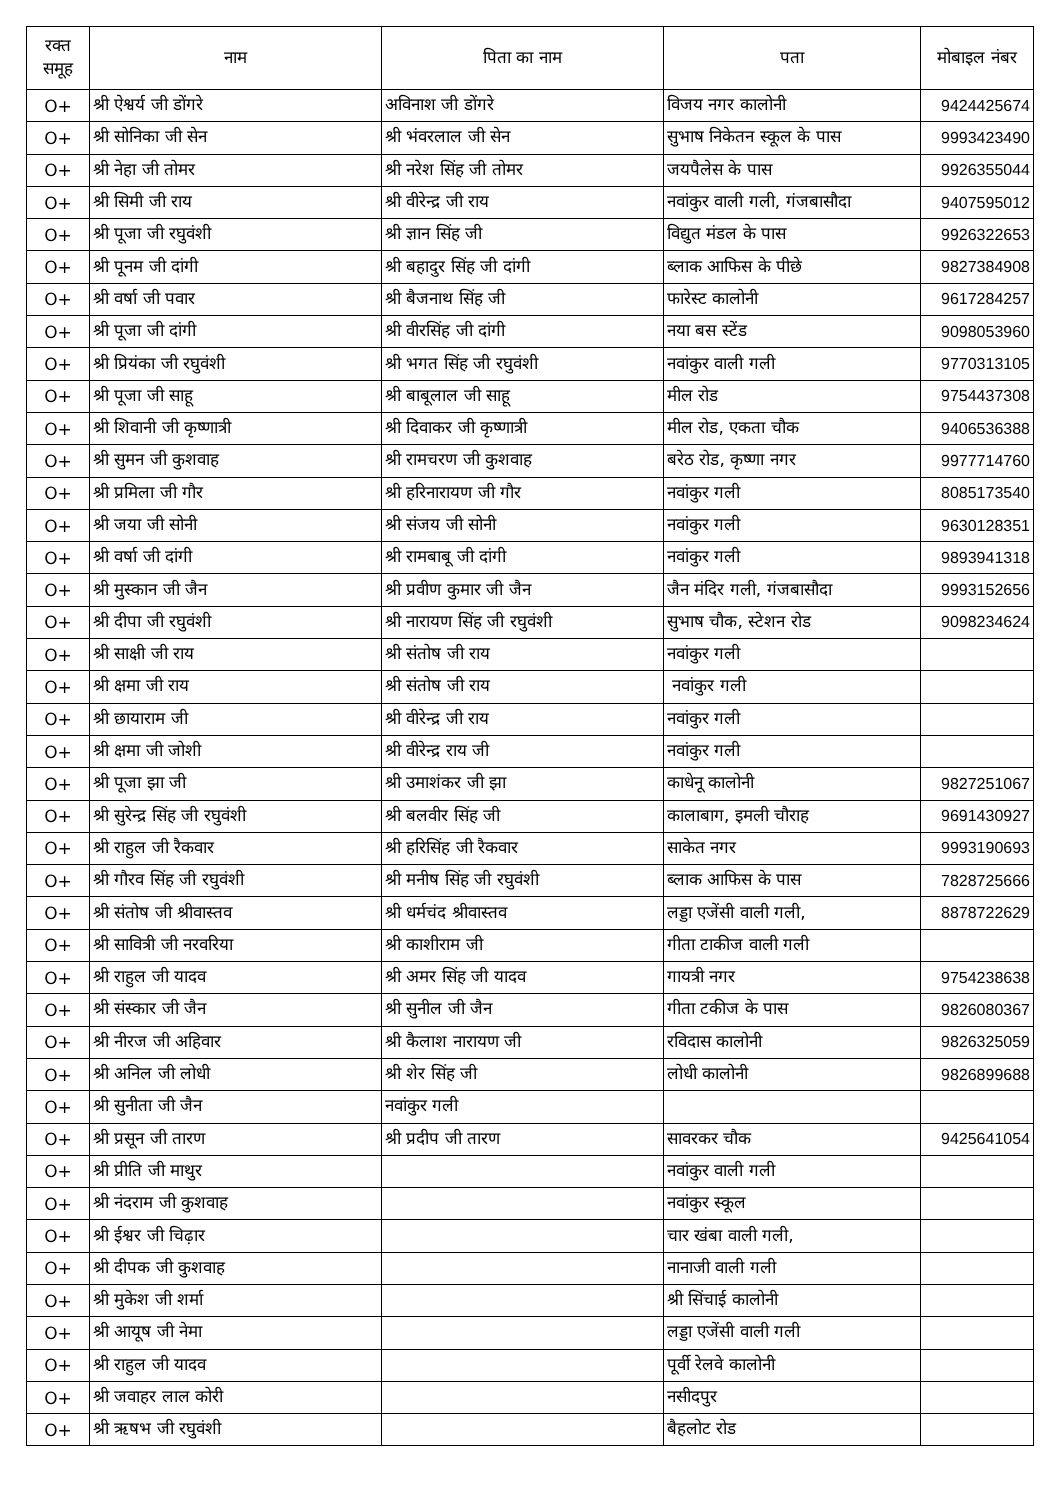| रक्त समूह | नाम | पिता का नाम | पता | मोबाइल नंबर |
| --- | --- | --- | --- | --- |
| O+ | श्री ऐश्वर्य जी डोंगरे | अविनाश जी डोंगरे | विजय नगर कालोनी | 9424425674 |
| O+ | श्री सोनिका जी सेन | श्री भंवरलाल जी सेन | सुभाष निकेतन स्कूल के पास | 9993423490 |
| O+ | श्री नेहा जी तोमर | श्री नरेश सिंह जी तोमर | जयपैलेस के पास | 9926355044 |
| O+ | श्री सिमी जी राय | श्री वीरेन्द्र जी राय | नवांकुर वाली गली, गंजबासौदा | 9407595012 |
| O+ | श्री पूजा जी रघुवंशी | श्री ज्ञान सिंह जी | विद्युत मंडल के पास | 9926322653 |
| O+ | श्री पूनम जी दांगी | श्री बहादुर सिंह जी दांगी | ब्लाक आफिस के पीछे | 9827384908 |
| O+ | श्री वर्षा जी पवार | श्री बैजनाथ सिंह जी | फारेस्ट कालोनी | 9617284257 |
| O+ | श्री पूजा जी दांगी | श्री वीरसिंह जी दांगी | नया बस स्टेंड | 9098053960 |
| O+ | श्री प्रियंका जी रघुवंशी | श्री भगत सिंह जी रघुवंशी | नवांकुर वाली गली | 9770313105 |
| O+ | श्री पूजा जी साहू | श्री बाबूलाल जी साहू | मील रोड | 9754437308 |
| O+ | श्री शिवानी जी कृष्णात्री | श्री दिवाकर जी कृष्णात्री | मील रोड, एकता चौक | 9406536388 |
| O+ | श्री सुमन जी कुशवाह | श्री रामचरण जी कुशवाह | बरेठ रोड, कृष्णा नगर | 9977714760 |
| O+ | श्री प्रमिला जी गौर | श्री हरिनारायण जी गौर | नवांकुर गली | 8085173540 |
| O+ | श्री जया जी सोनी | श्री संजय जी सोनी | नवांकुर गली | 9630128351 |
| O+ | श्री वर्षा जी दांगी | श्री रामबाबू जी दांगी | नवांकुर गली | 9893941318 |
| O+ | श्री मुस्कान जी जैन | श्री प्रवीण कुमार जी जैन | जैन मंदिर गली, गंजबासौदा | 9993152656 |
| O+ | श्री दीपा जी रघुवंशी | श्री नारायण सिंह जी रघुवंशी | सुभाष चौक, स्टेशन रोड | 9098234624 |
| O+ | श्री साक्षी जी राय | श्री संतोष जी राय | नवांकुर गली | |
| O+ | श्री क्षमा जी राय | श्री संतोष जी राय | नवांकुर गली | |
| O+ | श्री छायाराम जी | श्री वीरेन्द्र जी राय | नवांकुर गली | |
| O+ | श्री क्षमा जी जोशी | श्री वीरेन्द्र राय जी | नवांकुर गली | |
| O+ | श्री पूजा झा जी | श्री उमाशंकर जी झा | काधेनू कालोनी | 9827251067 |
| O+ | श्री सुरेन्द्र सिंह जी रघुवंशी | श्री बलवीर सिंह जी | कालाबाग, इमली चौराह | 9691430927 |
| O+ | श्री राहुल जी रैकवार | श्री हरिसिंह जी रैकवार | साकेत नगर | 9993190693 |
| O+ | श्री गौरव सिंह जी रघुवंशी | श्री मनीष सिंह जी रघुवंशी | ब्लाक आफिस के पास | 7828725666 |
| O+ | श्री संतोष जी श्रीवास्तव | श्री धर्मचंद श्रीवास्तव | लड्डा एजेंसी वाली गली, | 8878722629 |
| O+ | श्री सावित्री जी नरवरिया | श्री काशीराम जी | गीता टाकीज वाली गली | |
| O+ | श्री राहुल जी यादव | श्री अमर सिंह जी यादव | गायत्री नगर | 9754238638 |
| O+ | श्री संस्कार जी जैन | श्री सुनील जी जैन | गीता टकीज के पास | 9826080367 |
| O+ | श्री नीरज जी अहिवार | श्री कैलाश नारायण जी | रविदास कालोनी | 9826325059 |
| O+ | श्री अनिल जी लोधी | श्री शेर सिंह जी | लोधी कालोनी | 9826899688 |
| O+ | श्री सुनीता जी जैन | नवांकुर गली | | |
| O+ | श्री प्रसून जी तारण | श्री प्रदीप जी तारण | सावरकर चौक | 9425641054 |
| O+ | श्री प्रीति जी माथुर | | नवांकुर वाली गली | |
| O+ | श्री नंदराम जी कुशवाह | | नवांकुर स्कूल | |
| O+ | श्री ईश्वर जी चिढ़ार | | चार खंबा वाली गली, | |
| O+ | श्री दीपक जी कुशवाह | | नानाजी वाली गली | |
| O+ | श्री मुकेश जी शर्मा | | श्री सिंचाई कालोनी | |
| O+ | श्री आयूष जी नेमा | | लड्डा एजेंसी वाली गली | |
| O+ | श्री राहुल जी यादव | | पूर्वी रेलवे कालोनी | |
| O+ | श्री जवाहर लाल कोरी | | नसीदपुर | |
| O+ | श्री ऋषभ जी रघुवंशी | | बैहलोट रोड | |